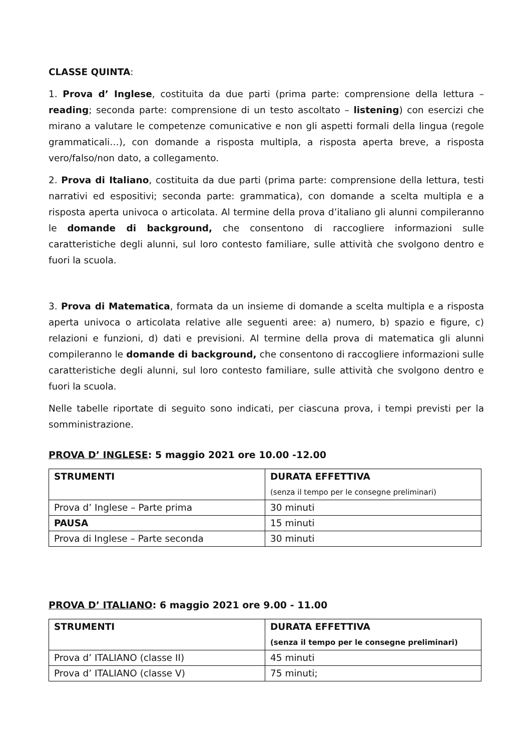CLASSE QUINTA:
1. Prova d’ Inglese, costituita da due parti (prima parte: comprensione della lettura – reading; seconda parte: comprensione di un testo ascoltato – listening) con esercizi che mirano a valutare le competenze comunicative e non gli aspetti formali della lingua (regole grammaticali…), con domande a risposta multipla, a risposta aperta breve, a risposta vero/falso/non dato, a collegamento.
2. Prova di Italiano, costituita da due parti (prima parte: comprensione della lettura, testi narrativi ed espositivi; seconda parte: grammatica), con domande a scelta multipla e a risposta aperta univoca o articolata. Al termine della prova d’italiano gli alunni compileranno le domande di background, che consentono di raccogliere informazioni sulle caratteristiche degli alunni, sul loro contesto familiare, sulle attività che svolgono dentro e fuori la scuola.
3. Prova di Matematica, formata da un insieme di domande a scelta multipla e a risposta aperta univoca o articolata relative alle seguenti aree: a) numero, b) spazio e figure, c) relazioni e funzioni, d) dati e previsioni. Al termine della prova di matematica gli alunni compileranno le domande di background, che consentono di raccogliere informazioni sulle caratteristiche degli alunni, sul loro contesto familiare, sulle attività che svolgono dentro e fuori la scuola.
Nelle tabelle riportate di seguito sono indicati, per ciascuna prova, i tempi previsti per la somministrazione.
PROVA D’ INGLESE: 5 maggio 2021 ore 10.00 -12.00
| STRUMENTI | DURATA EFFETTIVA (senza il tempo per le consegne preliminari) |
| Prova d’ Inglese – Parte prima | 30 minuti |
| PAUSA | 15 minuti |
| Prova di Inglese – Parte seconda | 30 minuti |
PROVA D’ ITALIANO: 6 maggio 2021 ore 9.00 - 11.00
| STRUMENTI | DURATA EFFETTIVA (senza il tempo per le consegne preliminari) |
| Prova d’ ITALIANO (classe II) | 45 minuti |
| Prova d’ ITALIANO (classe V) | 75 minuti; |